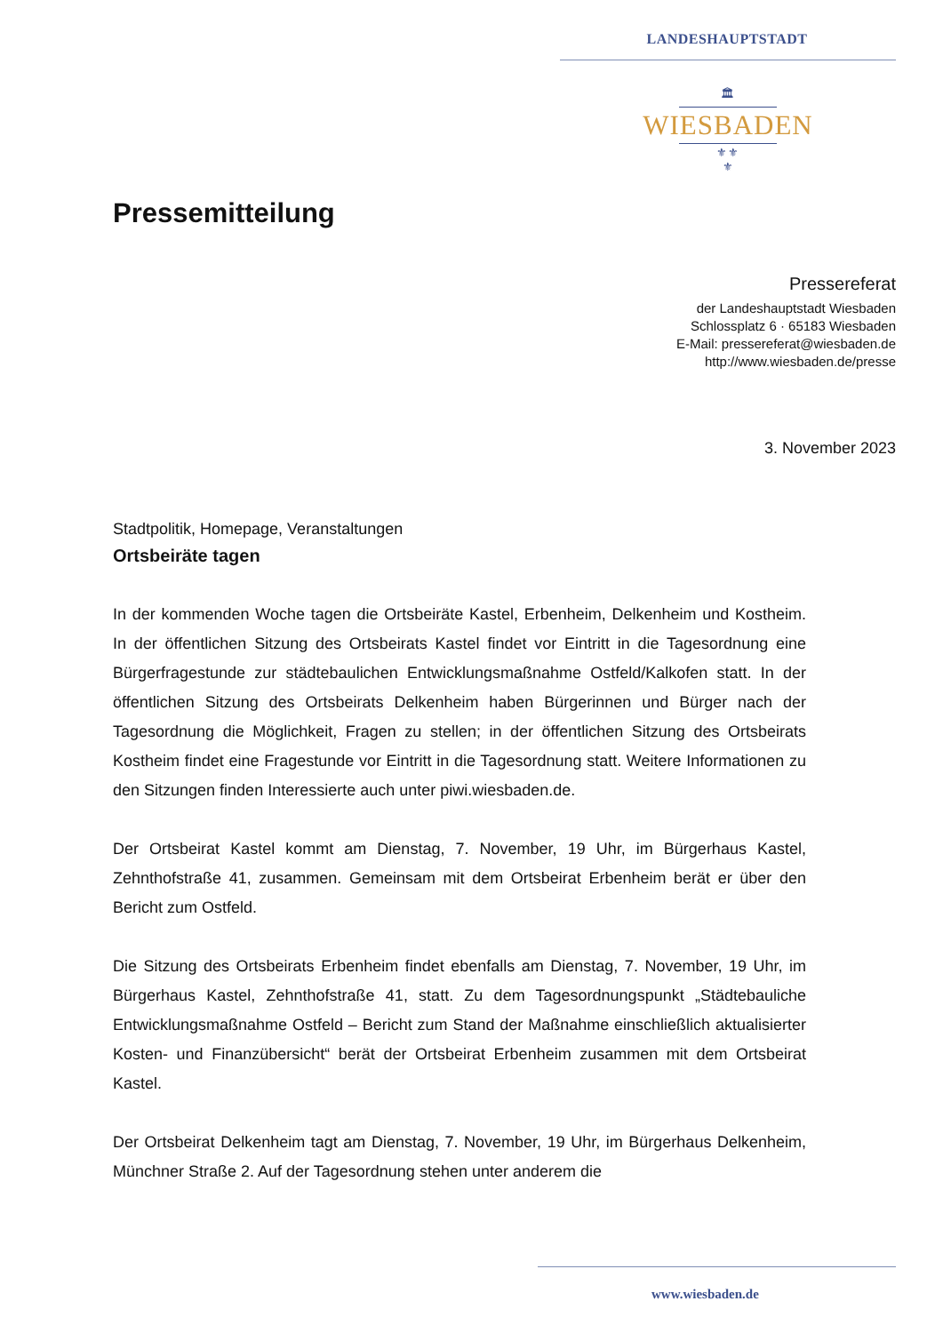LANDESHAUPTSTADT
🏛
WIESBADEN
⚜⚜
⚜
Pressemitteilung
Pressereferat
der Landeshauptstadt Wiesbaden
Schlossplatz 6 · 65183 Wiesbaden
E-Mail: pressereferat@wiesbaden.de
http://www.wiesbaden.de/presse
3. November 2023
Stadtpolitik, Homepage, Veranstaltungen
Ortsbeiräte tagen
In der kommenden Woche tagen die Ortsbeiräte Kastel, Erbenheim, Delkenheim und Kostheim. In der öffentlichen Sitzung des Ortsbeirats Kastel findet vor Eintritt in die Tagesordnung eine Bürgerfragestunde zur städtebaulichen Entwicklungsmaßnahme Ostfeld/Kalkofen statt. In der öffentlichen Sitzung des Ortsbeirats Delkenheim haben Bürgerinnen und Bürger nach der Tagesordnung die Möglichkeit, Fragen zu stellen; in der öffentlichen Sitzung des Ortsbeirats Kostheim findet eine Fragestunde vor Eintritt in die Tagesordnung statt. Weitere Informationen zu den Sitzungen finden Interessierte auch unter piwi.wiesbaden.de.
Der Ortsbeirat Kastel kommt am Dienstag, 7. November, 19 Uhr, im Bürgerhaus Kastel, Zehnthofstraße 41, zusammen. Gemeinsam mit dem Ortsbeirat Erbenheim berät er über den Bericht zum Ostfeld.
Die Sitzung des Ortsbeirats Erbenheim findet ebenfalls am Dienstag, 7. November, 19 Uhr, im Bürgerhaus Kastel, Zehnthofstraße 41, statt. Zu dem Tagesordnungspunkt „Städtebauliche Entwicklungsmaßnahme Ostfeld – Bericht zum Stand der Maßnahme einschließlich aktualisierter Kosten- und Finanzübersicht“ berät der Ortsbeirat Erbenheim zusammen mit dem Ortsbeirat Kastel.
Der Ortsbeirat Delkenheim tagt am Dienstag, 7. November, 19 Uhr, im Bürgerhaus Delkenheim, Münchner Straße 2. Auf der Tagesordnung stehen unter anderem die
www.wiesbaden.de